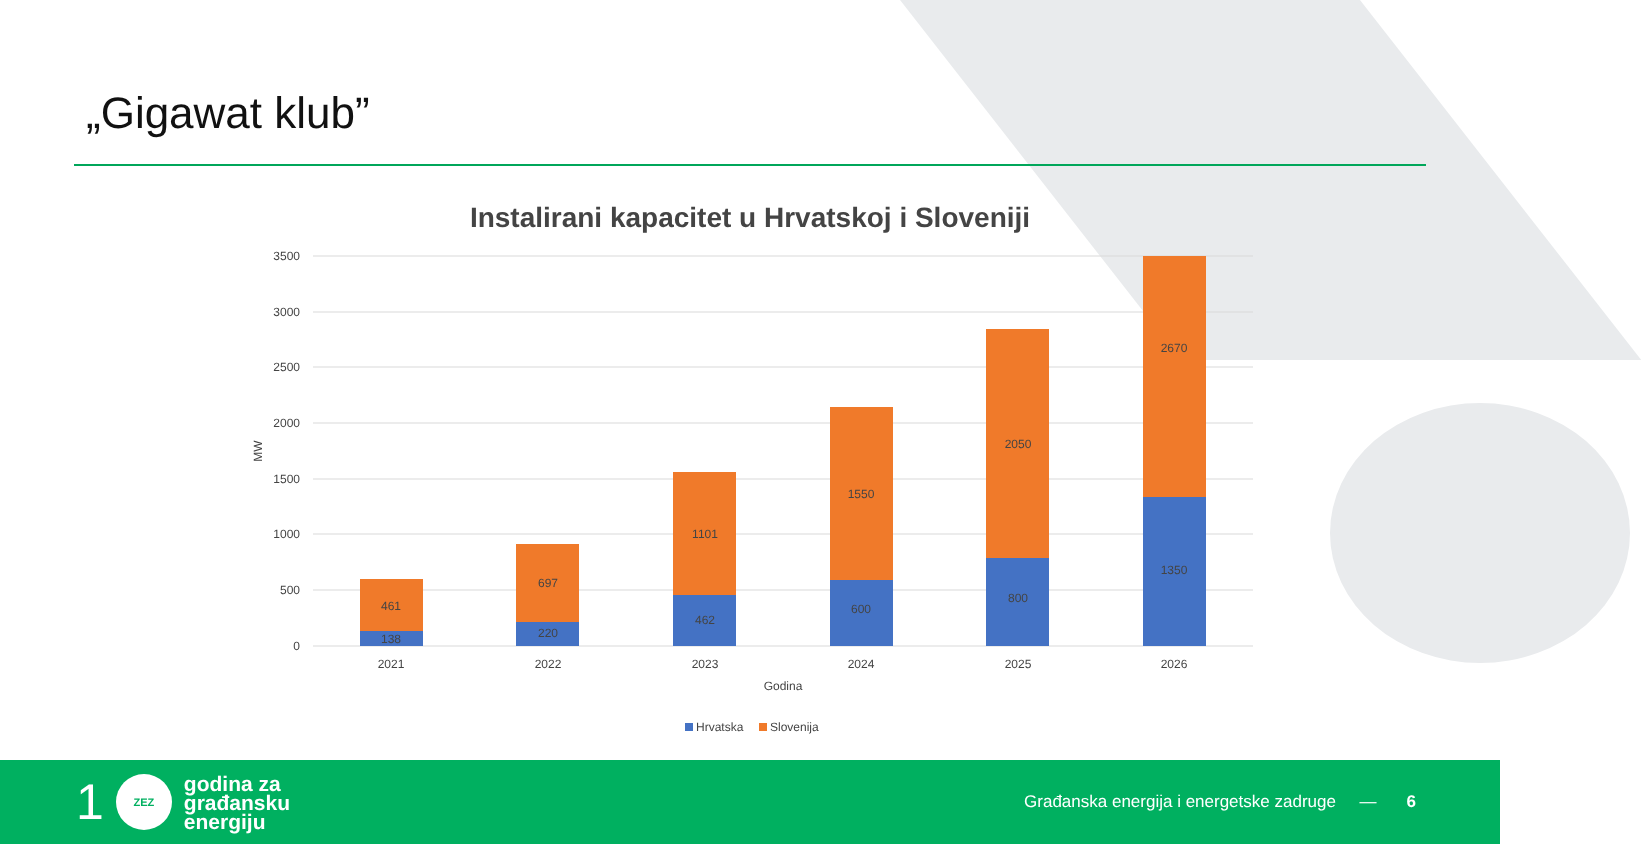„Gigawat klub”
Instalirani kapacitet u Hrvatskoj i Sloveniji
3500
3000
2500
2000
1500
1000
500
0
MW
461
138
697
220
1101
462
1550
600
2050
800
2670
1350
2021
2022
2023
2024
2025
2026
Godina
Hrvatska
Slovenija
1
ZEZ
godina za
građansku
energiju
Građanska energija i energetske zadruge —
6